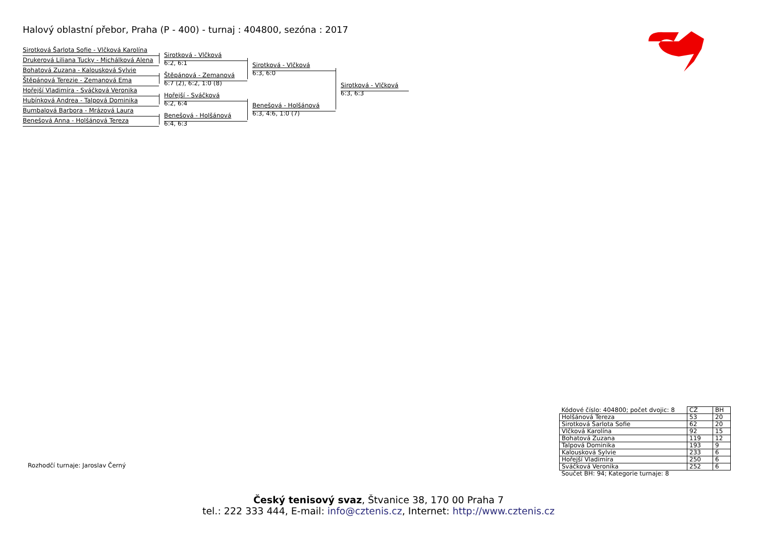Halový oblastní přebor, Praha (P - 400) - turnaj : 404800, sezóna : 2017
Sirotková Šarlota Sofie - Vlčková Karolína
Drukerová Liliana Tucky - Michálková Alena
Bohatová Zuzana - Kalousková Sylvie
Štěpánová Terezie - Zemanová Ema
Hořejší Vladimíra - Sváčková Veronika
Hubínková Andrea - Talpová Dominika
Bumbalová Barbora - Mrázová Laura
Benešová Anna - Holšánová Tereza
Sirotková - Vlčková
6:2, 6:1
Štěpánová - Zemanová
6:7 (2), 6:2, 1:0 (8)
Hořejší - Sváčková
6:2, 6:4
Benešová - Holšánová
6:4, 6:3
Sirotková - Vlčková
6:3, 6:0
Benešová - Holšánová
6:3, 4:6, 1:0 (7)
Sirotková - Vlčková
6:3, 6:3
Rozhodčí turnaje: Jaroslav Černý
| Kódové číslo: 404800; počet dvojic: 8 | CŽ | BH |
| Holšánová Tereza | 53 | 20 |
| Sirotková Šarlota Sofie | 62 | 20 |
| Vlčková Karolína | 92 | 15 |
| Bohatová Zuzana | 119 | 12 |
| Talpová Dominika | 193 | 9 |
| Kalousková Sylvie | 233 | 6 |
| Hořejší Vladimíra | 250 | 6 |
| Sváčková Veronika | 252 | 6 |
| Součet BH: 94; Kategorie turnaje: 8 | | |
Český tenisový svaz, Štvanice 38, 170 00 Praha 7
tel.: 222 333 444, E-mail: info@cztenis.cz, Internet: http://www.cztenis.cz